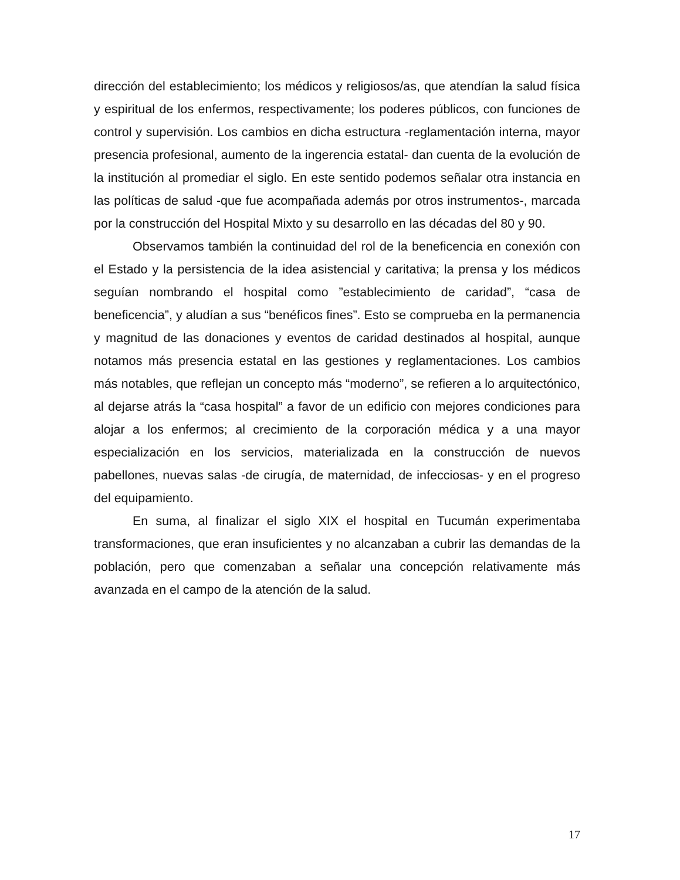dirección del establecimiento; los médicos y religiosos/as, que atendían la salud física y espiritual de los enfermos, respectivamente; los poderes públicos, con funciones de control y supervisión. Los cambios en dicha estructura -reglamentación interna, mayor presencia profesional, aumento de la ingerencia estatal- dan cuenta de la evolución de la institución al promediar el siglo. En este sentido podemos señalar otra instancia en las políticas de salud -que fue acompañada además por otros instrumentos-, marcada por la construcción del Hospital Mixto y su desarrollo en las décadas del 80 y 90.
Observamos también la continuidad del rol de la beneficencia en conexión con el Estado y la persistencia de la idea asistencial y caritativa; la prensa y los médicos seguían nombrando el hospital como ”establecimiento de caridad”, “casa de beneficencia”, y aludían a sus “benéficos fines”. Esto se comprueba en la permanencia y magnitud de las donaciones y eventos de caridad destinados al hospital, aunque notamos más presencia estatal en las gestiones y reglamentaciones. Los cambios más notables, que reflejan un concepto más “moderno”, se refieren a lo arquitectónico, al dejarse atrás la “casa hospital” a favor de un edificio con mejores condiciones para alojar a los enfermos; al crecimiento de la corporación médica y a una mayor especialización en los servicios, materializada en la construcción de nuevos pabellones, nuevas salas -de cirugía, de maternidad, de infecciosas- y en el progreso del equipamiento.
En suma, al finalizar el siglo XIX el hospital en Tucumán experimentaba transformaciones, que eran insuficientes y no alcanzaban a cubrir las demandas de la población, pero que comenzaban a señalar una concepción relativamente más avanzada en el campo de la atención de la salud.
17